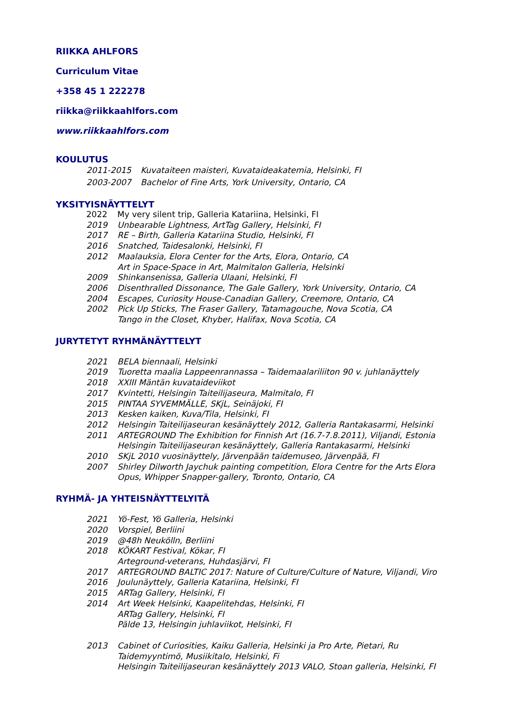RIIKKA AHLFORS
Curriculum Vitae
+358 45 1 222278
riikka@riikkaahlfors.com
www.riikkaahlfors.com
KOULUTUS
2011-2015 Kuvataiteen maisteri, Kuvataideakatemia, Helsinki, FI
2003-2007 Bachelor of Fine Arts, York University, Ontario, CA
YKSITYISNÄYTTELYT
2022 My very silent trip, Galleria Katariina, Helsinki, FI
2019 Unbearable Lightness, ArtTag Gallery, Helsinki, FI
2017 RE – Birth, Galleria Katariina Studio, Helsinki, FI
2016 Snatched, Taidesalonki, Helsinki, FI
2012 Maalauksia, Elora Center for the Arts, Elora, Ontario, CA
Art in Space-Space in Art, Malmitalon Galleria, Helsinki
2009 Shinkansenissa, Galleria Ulaani, Helsinki, FI
2006 Disenthralled Dissonance, The Gale Gallery, York University, Ontario, CA
2004 Escapes, Curiosity House-Canadian Gallery, Creemore, Ontario, CA
2002 Pick Up Sticks, The Fraser Gallery, Tatamagouche, Nova Scotia, CA
Tango in the Closet, Khyber, Halifax, Nova Scotia, CA
JURYTETYT RYHMÄNÄYTTELYT
2021 BELA biennaali, Helsinki
2019 Tuoretta maalia Lappeenrannassa – Taidemaalariliiton 90 v. juhlanäyttely
2018 XXIII Mäntän kuvataideviikot
2017 Kvintetti, Helsingin Taiteilijaseura, Malmitalo, FI
2015 PINTAA SYVEMMÄLLE, SKjL, Seinäjoki, FI
2013 Kesken kaiken, Kuva/Tila, Helsinki, FI
2012 Helsingin Taiteilijaseuran kesänäyttely 2012, Galleria Rantakasarmi, Helsinki
2011 ARTEGROUND The Exhibition for Finnish Art (16.7-7.8.2011), Viljandi, Estonia
Helsingin Taiteilijaseuran kesänäyttely, Galleria Rantakasarmi, Helsinki
2010 SKjL 2010 vuosinäyttely, Järvenpään taidemuseo, Järvenpää, FI
2007 Shirley Dilworth Jaychuk painting competition, Elora Centre for the Arts Elora
Opus, Whipper Snapper-gallery, Toronto, Ontario, CA
RYHMÄ- JA YHTEISNÄYTTELYITÄ
2021 Yö-Fest, Yö Galleria, Helsinki
2020 Vorspiel, Berliini
2019 @48h Neukölln, Berliini
2018 KÖKART Festival, Kökar, FI
Arteground-veterans, Huhdasjärvi, FI
2017 ARTEGROUND BALTIC 2017: Nature of Culture/Culture of Nature, Viljandi, Viro
2016 Joulunäyttely, Galleria Katariina, Helsinki, FI
2015 ARTag Gallery, Helsinki, FI
2014 Art Week Helsinki, Kaapelitehdas, Helsinki, FI
ARTag Gallery, Helsinki, FI
Pälde 13, Helsingin juhlaviikot, Helsinki, FI
2013 Cabinet of Curiosities, Kaiku Galleria, Helsinki ja Pro Arte, Pietari, Ru
Taidemyyntimö, Musiikitalo, Helsinki, Fi
Helsingin Taiteilijaseuran kesänäyttely 2013 VALO, Stoan galleria, Helsinki, FI